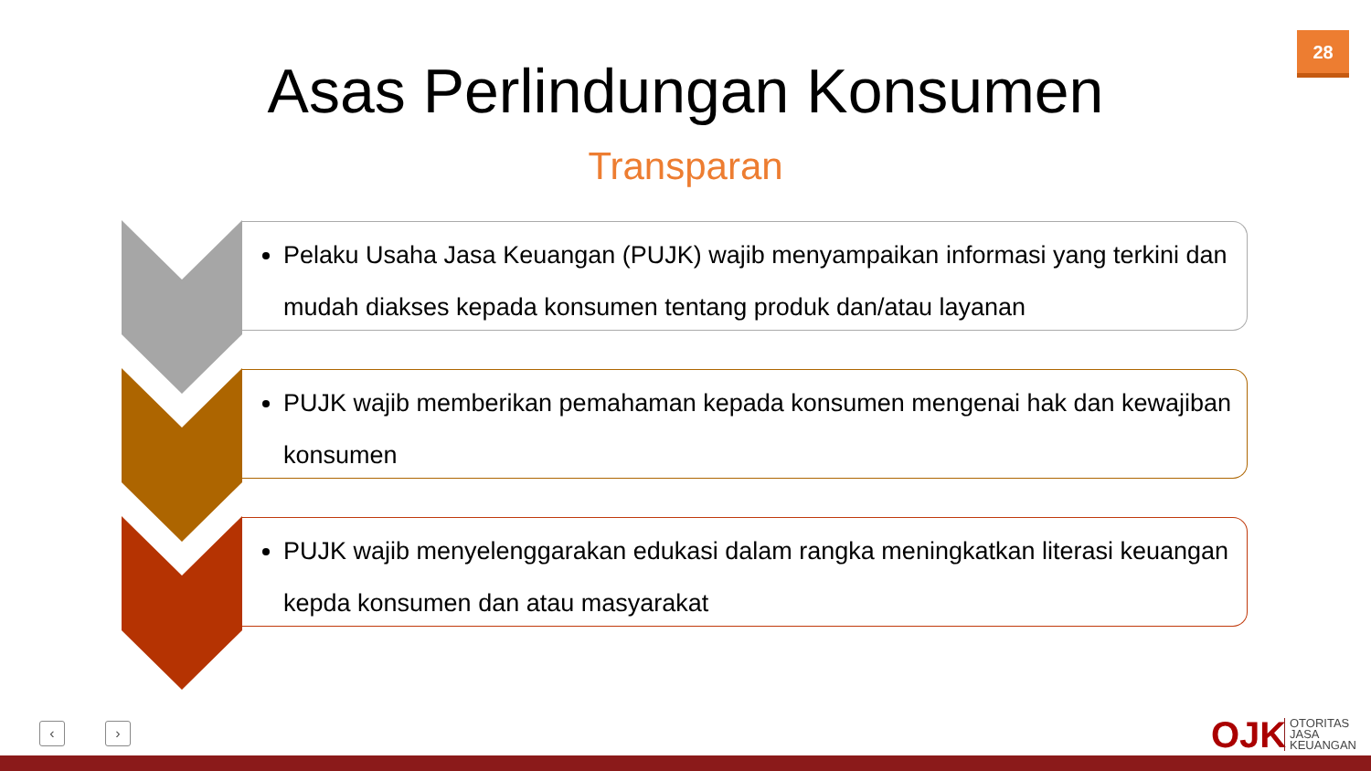28
Asas Perlindungan Konsumen
Transparan
Pelaku Usaha Jasa Keuangan (PUJK) wajib menyampaikan informasi yang terkini dan mudah diakses kepada konsumen tentang produk dan/atau layanan
PUJK wajib memberikan pemahaman kepada konsumen mengenai hak dan kewajiban konsumen
PUJK wajib menyelenggarakan edukasi dalam rangka meningkatkan literasi keuangan kepda konsumen dan atau masyarakat
‹ › OJK
OTORITAS
JASA
KEUANGAN